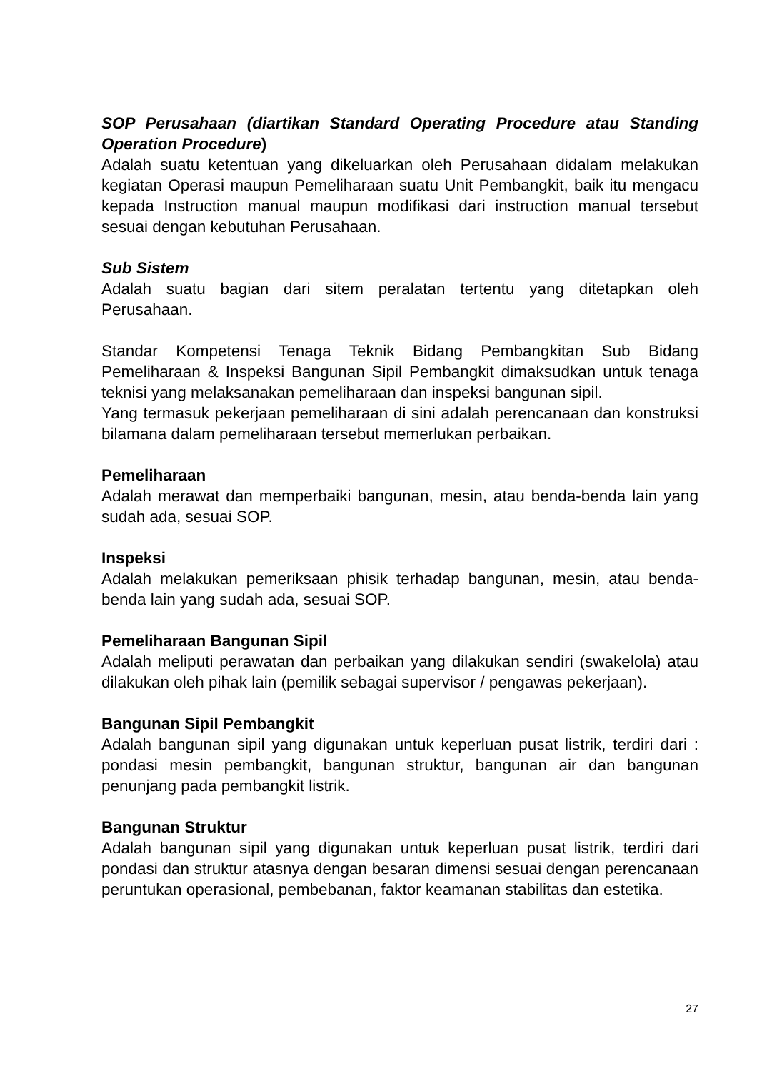SOP Perusahaan (diartikan Standard Operating Procedure atau Standing Operation Procedure)
Adalah suatu ketentuan yang dikeluarkan oleh Perusahaan didalam melakukan kegiatan Operasi maupun Pemeliharaan suatu Unit Pembangkit, baik itu mengacu kepada Instruction manual maupun modifikasi dari instruction manual tersebut sesuai dengan kebutuhan Perusahaan.
Sub Sistem
Adalah suatu bagian dari sitem peralatan tertentu yang ditetapkan oleh Perusahaan.
Standar Kompetensi Tenaga Teknik Bidang Pembangkitan Sub Bidang Pemeliharaan & Inspeksi Bangunan Sipil Pembangkit dimaksudkan untuk tenaga teknisi yang melaksanakan pemeliharaan dan inspeksi bangunan sipil.
Yang termasuk pekerjaan pemeliharaan di sini adalah perencanaan dan konstruksi bilamana dalam pemeliharaan tersebut memerlukan perbaikan.
Pemeliharaan
Adalah merawat dan memperbaiki bangunan, mesin, atau benda-benda lain yang sudah ada, sesuai SOP.
Inspeksi
Adalah melakukan pemeriksaan phisik terhadap bangunan, mesin, atau benda-benda lain yang sudah ada, sesuai SOP.
Pemeliharaan Bangunan Sipil
Adalah meliputi perawatan dan perbaikan yang dilakukan sendiri (swakelola) atau dilakukan oleh pihak lain (pemilik sebagai supervisor / pengawas pekerjaan).
Bangunan Sipil Pembangkit
Adalah bangunan sipil yang digunakan untuk keperluan pusat listrik, terdiri dari : pondasi mesin pembangkit, bangunan struktur, bangunan air dan bangunan penunjang pada pembangkit listrik.
Bangunan Struktur
Adalah bangunan sipil yang digunakan untuk keperluan pusat listrik, terdiri dari pondasi dan struktur atasnya dengan besaran dimensi sesuai dengan perencanaan peruntukan operasional, pembebanan, faktor keamanan stabilitas dan estetika.
27